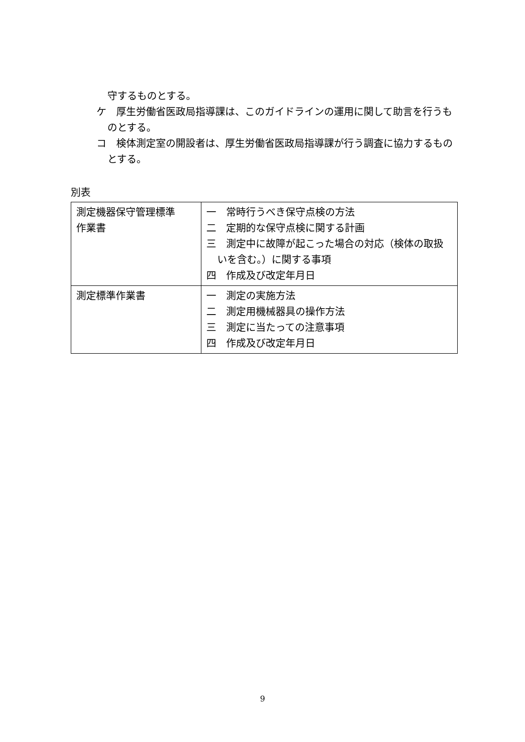守するものとする。
ケ　厚生労働省医政局指導課は、このガイドラインの運用に関して助言を行うものとする。
コ　検体測定室の開設者は、厚生労働省医政局指導課が行う調査に協力するものとする。
別表
| 測定機器保守管理標準 作業書 | 一 常時行うべき保守点検の方法 二 定期的な保守点検に関する計画 三 測定中に故障が起こった場合の対応（検体の取扱いを含む。）に関する事項 四 作成及び改定年月日 |
| 測定標準作業書 | 一 測定の実施方法 二 測定用機械器具の操作方法 三 測定に当たっての注意事項 四 作成及び改定年月日 |
9